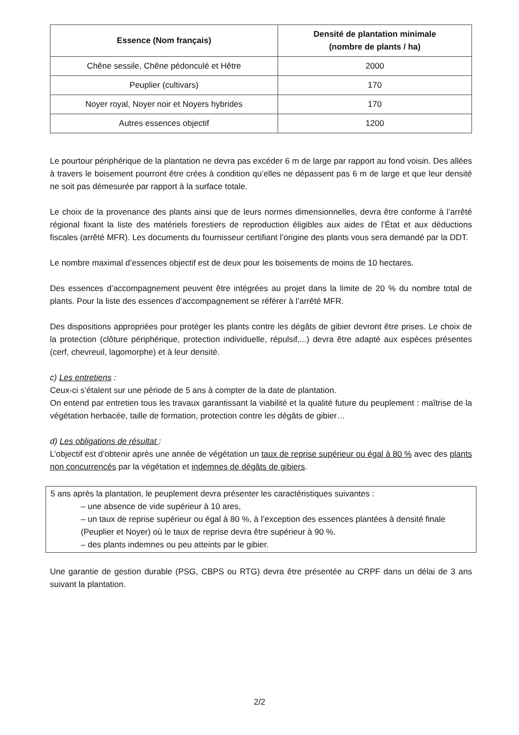| Essence (Nom français) | Densité de plantation minimale (nombre de plants / ha) |
| --- | --- |
| Chêne sessile, Chêne pédonculé et Hêtre | 2000 |
| Peuplier (cultivars) | 170 |
| Noyer royal, Noyer noir et Noyers hybrides | 170 |
| Autres essences objectif | 1200 |
Le pourtour périphérique de la plantation ne devra pas excéder 6 m de large par rapport au fond voisin. Des allées à travers le boisement pourront être crées à condition qu’elles ne dépassent pas 6 m de large et que leur densité ne soit pas démesurée par rapport à la surface totale.
Le choix de la provenance des plants ainsi que de leurs normes dimensionnelles, devra être conforme à l’arrêté régional fixant la liste des matériels forestiers de reproduction éligibles aux aides de l’État et aux déductions fiscales (arrêté MFR). Les documents du fournisseur certifiant l’origine des plants vous sera demandé par la DDT.
Le nombre maximal d’essences objectif est de deux pour les boisements de moins de 10 hectares.
Des essences d’accompagnement peuvent être intégrées au projet dans la limite de 20 % du nombre total de plants. Pour la liste des essences d’accompagnement se référer à l’arrêté MFR.
Des dispositions appropriées pour protéger les plants contre les dégâts de gibier devront être prises. Le choix de la protection (clôture périphérique, protection individuelle, répulsif,...) devra être adapté aux espèces présentes (cerf, chevreuil, lagomorphe) et à leur densité.
c) Les entretiens :
Ceux-ci s’étalent sur une période de 5 ans à compter de la date de plantation.
On entend par entretien tous les travaux garantissant la viabilité et la qualité future du peuplement : maîtrise de la végétation herbacée, taille de formation, protection contre les dégâts de gibier…
d) Les obligations de résultat :
L’objectif est d’obtenir après une année de végétation un taux de reprise supérieur ou égal à 80 % avec des plants non concurrencés par la végétation et indemnes de dégâts de gibiers.
5 ans après la plantation, le peuplement devra présenter les caractéristiques suivantes :
– une absence de vide supérieur à 10 ares,
– un taux de reprise supérieur ou égal à 80 %, à l’exception des essences plantées à densité finale (Peuplier et Noyer) où le taux de reprise devra être supérieur à 90 %.
– des plants indemnes ou peu atteints par le gibier.
Une garantie de gestion durable (PSG, CBPS ou RTG) devra être présentée au CRPF dans un délai de 3 ans suivant la plantation.
2/2